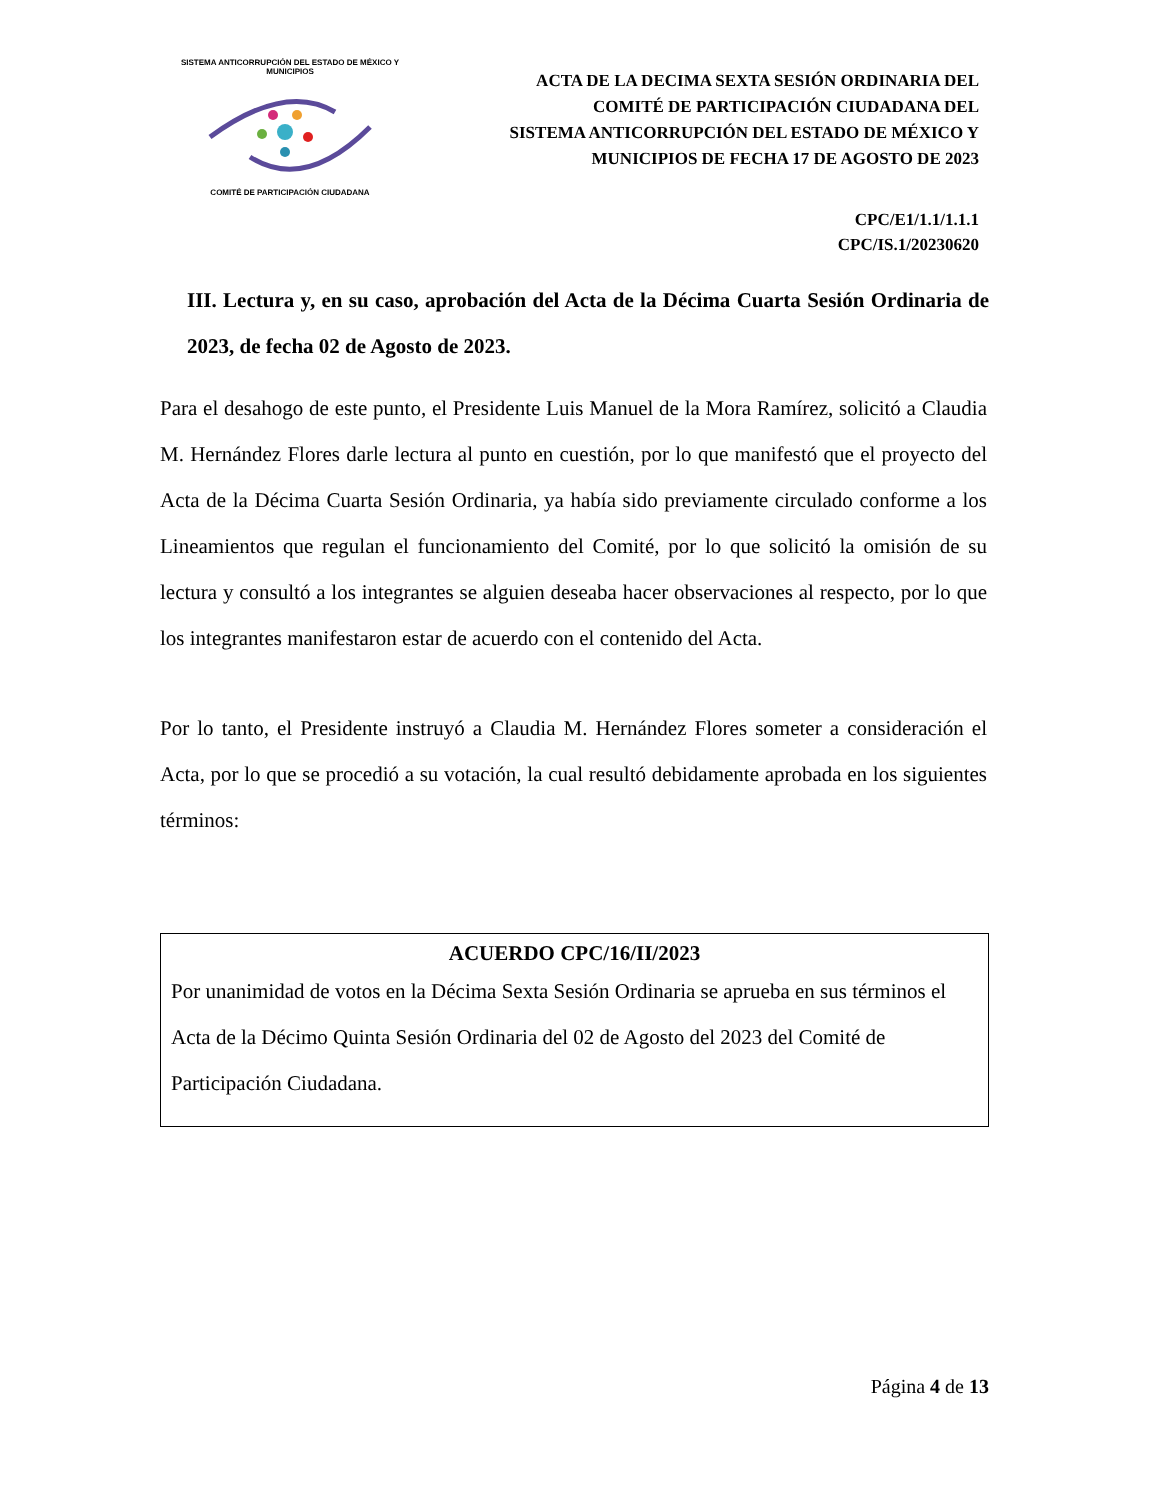SISTEMA ANTICORRUPCIÓN DEL ESTADO DE MÉXICO Y MUNICIPIOS COMITÉ DE PARTICIPACIÓN CIUDADANA
ACTA DE LA DECIMA SEXTA SESIÓN ORDINARIA DEL
COMITÉ DE PARTICIPACIÓN CIUDADANA DEL
SISTEMA ANTICORRUPCIÓN DEL ESTADO DE MÉXICO Y
MUNICIPIOS DE FECHA 17 DE AGOSTO DE 2023
CPC/E1/1.1/1.1.1
CPC/IS.1/20230620
III. Lectura y, en su caso, aprobación del Acta de la Décima Cuarta Sesión Ordinaria de 2023, de fecha 02 de Agosto de 2023.
Para el desahogo de este punto, el Presidente Luis Manuel de la Mora Ramírez, solicitó a Claudia M. Hernández Flores darle lectura al punto en cuestión, por lo que manifestó que el proyecto del Acta de la Décima Cuarta Sesión Ordinaria, ya había sido previamente circulado conforme a los Lineamientos que regulan el funcionamiento del Comité, por lo que solicitó la omisión de su lectura y consultó a los integrantes se alguien deseaba hacer observaciones al respecto, por lo que los integrantes manifestaron estar de acuerdo con el contenido del Acta.
Por lo tanto, el Presidente instruyó a Claudia M. Hernández Flores someter a consideración el Acta, por lo que se procedió a su votación, la cual resultó debidamente aprobada en los siguientes términos:
ACUERDO CPC/16/II/2023
Por unanimidad de votos en la Décima Sexta Sesión Ordinaria se aprueba en sus términos el Acta de la Décimo Quinta Sesión Ordinaria del 02 de Agosto del 2023 del Comité de Participación Ciudadana.
Página 4 de 13